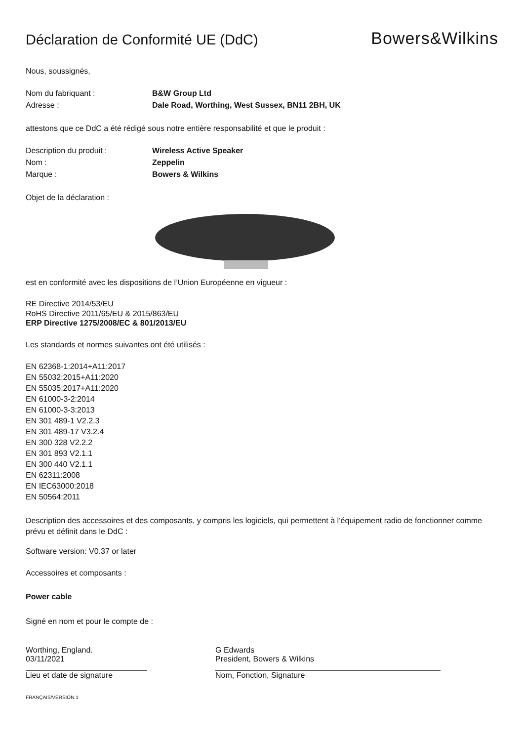Déclaration de Conformité UE (DdC)
Bowers&Wilkins
Nous, soussignés,
Nom du fabriquant : B&W Group Ltd
Adresse : Dale Road, Worthing, West Sussex, BN11 2BH, UK
attestons que ce DdC a été rédigé sous notre entière responsabilité et que le produit :
Description du produit : Wireless Active Speaker
Nom : Zeppelin
Marque : Bowers & Wilkins
Objet de la déclaration :
est en conformité avec les dispositions de l’Union Européenne en vigueur :
RE Directive 2014/53/EU
RoHS Directive 2011/65/EU & 2015/863/EU
ERP Directive 1275/2008/EC & 801/2013/EU
Les standards et normes suivantes ont été utilisés :
EN 62368-1:2014+A11:2017
EN 55032:2015+A11:2020
EN 55035:2017+A11:2020
EN 61000-3-2:2014
EN 61000-3-3:2013
EN 301 489-1 V2.2.3
EN 301 489-17 V3.2.4
EN 300 328 V2.2.2
EN 301 893 V2.1.1
EN 300 440 V2.1.1
EN 62311:2008
EN IEC63000:2018
EN 50564:2011
Description des accessoires et des composants, y compris les logiciels, qui permettent à l’équipement radio de fonctionner comme prévu et définit dans le DdC :
Software version: V0.37 or later
Accessoires et composants :
Power cable
Signé en nom et pour le compte de :
Worthing, England.
03/11/2021
Lieu et date de signature
G Edwards
President, Bowers & Wilkins
Nom, Fonction, Signature
FRANÇAIS/VERSION 1